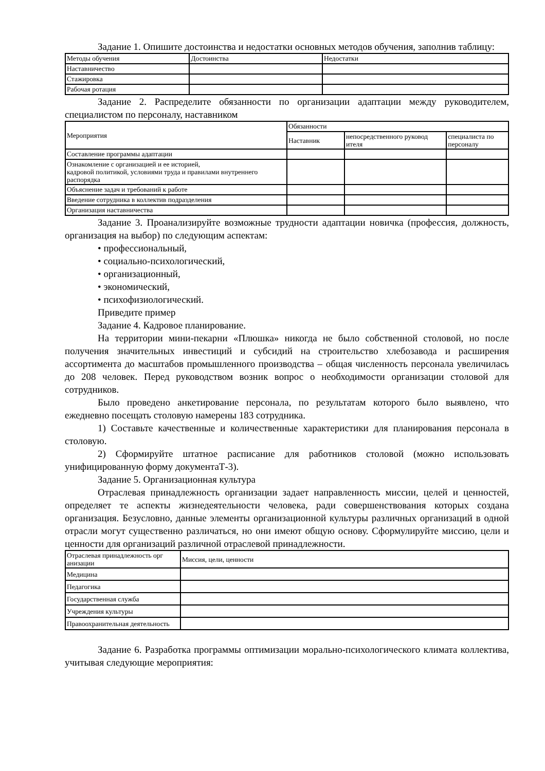Задание 1. Опишите достоинства и недостатки основных методов обучения, заполнив таблицу:
| Методы обучения | Достоинства | Недостатки |
| Наставничество | | |
| Стажировка | | |
| Рабочая ротация | | |
Задание 2. Распределите обязанности по организации адаптации между руководителем, специалистом по персоналу, наставником
| Мероприятия | Обязанности | | |
| | Наставник | непосредственного руковод ителя | специалиста по персоналу |
| Составление программы адаптации | | | |
| Ознакомление с организацией и ее историей, кадровой политикой, условиями труда и правилами внутреннего распорядка | | | |
| Объяснение задач и требований к работе | | | |
| Введение сотрудника в коллектив подразделения | | | |
| Организация наставничества | | | |
Задание 3. Проанализируйте возможные трудности адаптации новичка (профессия, должность, организация на выбор) по следующим аспектам:
• профессиональный,
• социально-психологический,
• организационный,
• экономический,
• психофизиологический.
Приведите пример
Задание 4. Кадровое планирование.
На территории мини-пекарни «Плюшка» никогда не было собственной столовой, но после получения значительных инвестиций и субсидий на строительство хлебозавода и расширения ассортимента до масштабов промышленного производства – общая численность персонала увеличилась до 208 человек. Перед руководством возник вопрос о необходимости организации столовой для сотрудников.
Было проведено анкетирование персонала, по результатам которого было выявлено, что ежедневно посещать столовую намерены 183 сотрудника.
1) Составьте качественные и количественные характеристики для планирования персонала в столовую.
2) Сформируйте штатное расписание для работников столовой (можно использовать унифицированную форму документаТ-3).
Задание 5. Организационная культура
Отраслевая принадлежность организации задает направленность миссии, целей и ценностей, определяет те аспекты жизнедеятельности человека, ради совершенствования которых создана организация. Безусловно, данные элементы организационной культуры различных организаций в одной отрасли могут существенно различаться, но они имеют общую основу. Сформулируйте миссию, цели и ценности для организаций различной отраслевой принадлежности.
| Отраслевая принадлежность орг анизации | Миссия, цели, ценности |
| Медицина | |
| Педагогика | |
| Государственная служба | |
| Учреждения культуры | |
| Правоохранительная деятельность | |
Задание 6. Разработка программы оптимизации морально-психологического климата коллектива, учитывая следующие мероприятия: